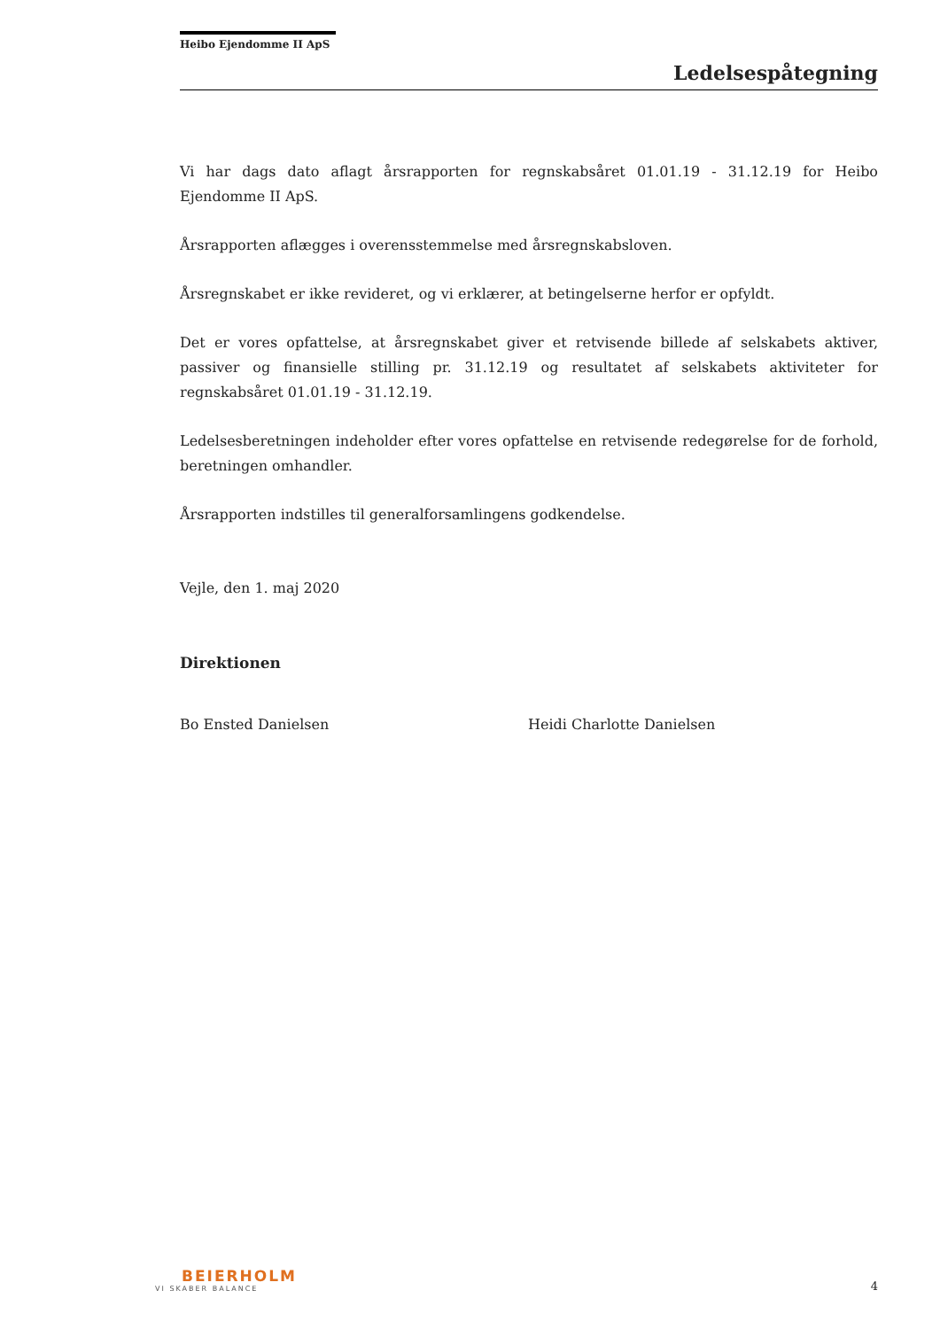Heibo Ejendomme II ApS
Ledelsespåtegning
Vi har dags dato aflagt årsrapporten for regnskabsåret 01.01.19 - 31.12.19 for Heibo Ejendomme II ApS.
Årsrapporten aflægges i overensstemmelse med årsregnskabsloven.
Årsregnskabet er ikke revideret, og vi erklærer, at betingelserne herfor er opfyldt.
Det er vores opfattelse, at årsregnskabet giver et retvisende billede af selskabets aktiver, passiver og finansielle stilling pr. 31.12.19 og resultatet af selskabets aktiviteter for regnskabsåret 01.01.19 - 31.12.19.
Ledelsesberetningen indeholder efter vores opfattelse en retvisende redegørelse for de forhold, beretningen omhandler.
Årsrapporten indstilles til generalforsamlingens godkendelse.
Vejle, den 1. maj 2020
Direktionen
Bo Ensted Danielsen Heidi Charlotte Danielsen
BEIERHOLM
VI SKABER BALANCE
4